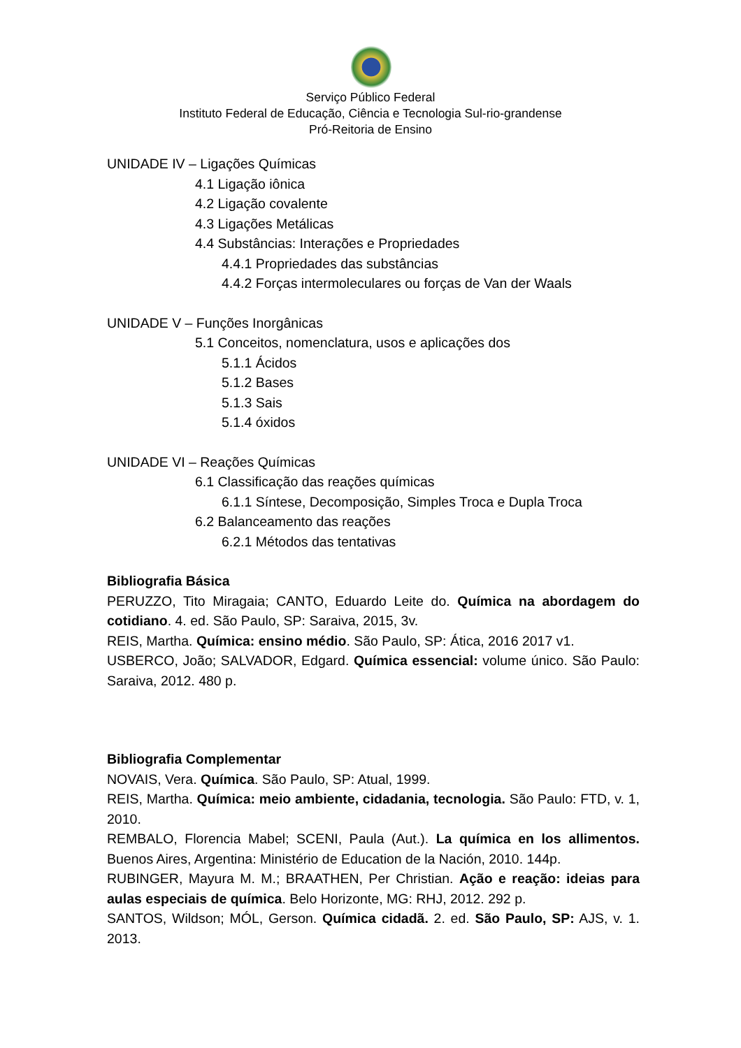Serviço Público Federal
Instituto Federal de Educação, Ciência e Tecnologia Sul-rio-grandense
Pró-Reitoria de Ensino
UNIDADE IV – Ligações Químicas
4.1 Ligação iônica
4.2 Ligação covalente
4.3 Ligações Metálicas
4.4 Substâncias: Interações e Propriedades
4.4.1 Propriedades das substâncias
4.4.2 Forças intermoleculares ou forças de Van der Waals
UNIDADE V – Funções Inorgânicas
5.1 Conceitos, nomenclatura, usos e aplicações dos
5.1.1 Ácidos
5.1.2 Bases
5.1.3 Sais
5.1.4 óxidos
UNIDADE VI – Reações Químicas
6.1 Classificação das reações químicas
6.1.1 Síntese, Decomposição, Simples Troca e Dupla Troca
6.2 Balanceamento das reações
6.2.1 Métodos das tentativas
Bibliografia Básica
PERUZZO, Tito Miragaia; CANTO, Eduardo Leite do. Química na abordagem do cotidiano. 4. ed. São Paulo, SP: Saraiva, 2015, 3v.
REIS, Martha. Química: ensino médio. São Paulo, SP: Ática, 2016 2017 v1.
USBERCO, João; SALVADOR, Edgard. Química essencial: volume único. São Paulo: Saraiva, 2012. 480 p.
Bibliografia Complementar
NOVAIS, Vera. Química. São Paulo, SP: Atual, 1999.
REIS, Martha. Química: meio ambiente, cidadania, tecnologia. São Paulo: FTD, v. 1, 2010.
REMBALO, Florencia Mabel; SCENI, Paula (Aut.). La química en los allimentos. Buenos Aires, Argentina: Ministério de Education de la Nación, 2010. 144p.
RUBINGER, Mayura M. M.; BRAATHEN, Per Christian. Ação e reação: ideias para aulas especiais de química. Belo Horizonte, MG: RHJ, 2012. 292 p.
SANTOS, Wildson; MÓL, Gerson. Química cidadã. 2. ed. São Paulo, SP: AJS, v. 1. 2013.